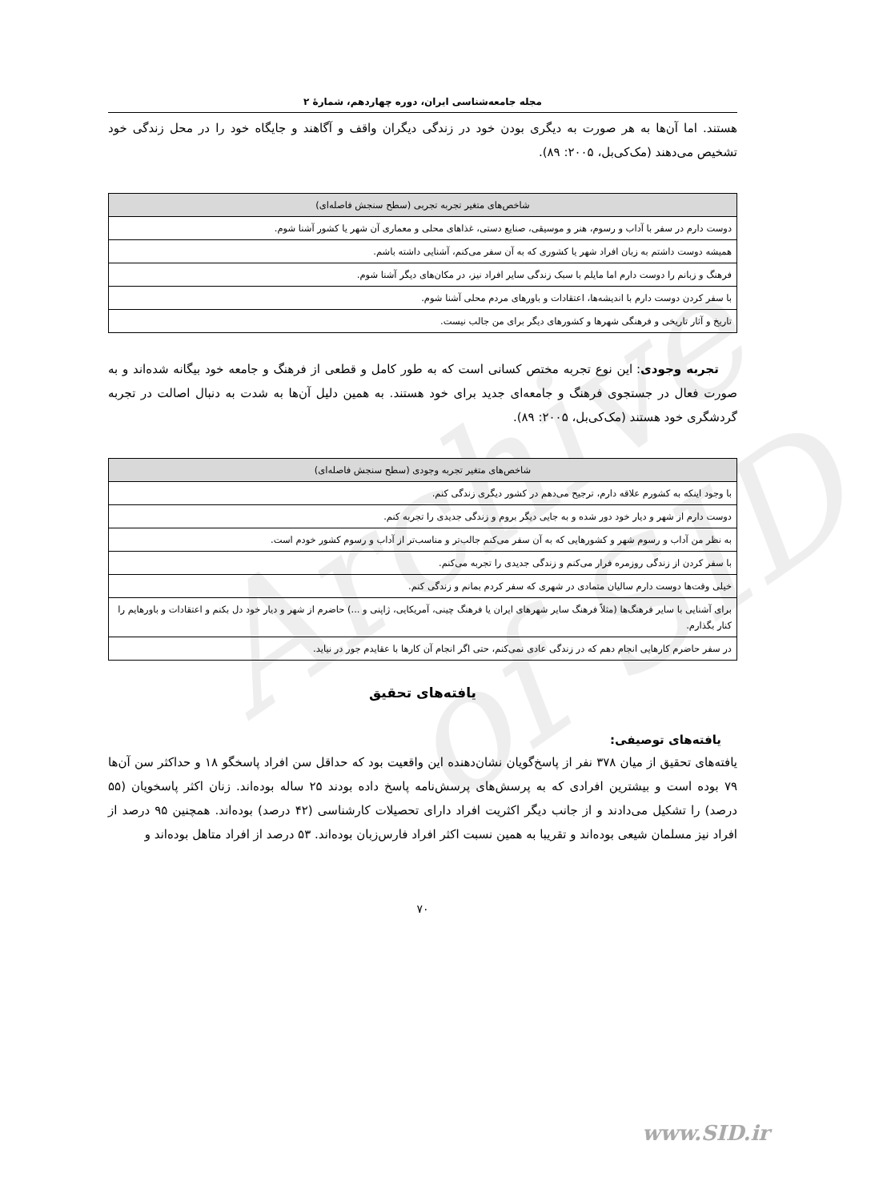Archive of SID
مجله جامعه‌شناسی ایران، دوره چهاردهم، شمارۀ ۲
هستند. اما آن‌ها به هر صورت به دیگری بودن خود در زندگی دیگران واقف و آگاهند و جایگاه خود را در محل زندگی خود تشخیص می‌دهند (مک‌کی‌بل، ۲۰۰۵: ۸۹).
| شاخص‌های متغیر تجربه تجربی (سطح سنجش فاصله‌ای) |
| --- |
| دوست دارم در سفر با آداب و رسوم، هنر و موسیقی، صنایع دستی، غذاهای محلی و معماری آن شهر یا کشور آشنا شوم. |
| همیشه دوست داشتم به زبان افراد شهر یا کشوری که به آن سفر می‌کنم، آشنایی داشته باشم. |
| فرهنگ و زبانم را دوست دارم اما مایلم با سبک زندگی سایر افراد نیز، در مکان‌های دیگر آشنا شوم. |
| با سفر کردن دوست دارم با اندیشه‌ها، اعتقادات و باورهای مردم محلی آشنا شوم. |
| تاریخ و آثار تاریخی و فرهنگی شهرها و کشورهای دیگر برای من جالب نیست. |
تجربه وجودی: این نوع تجربه مختص کسانی است که به طور کامل و قطعی از فرهنگ و جامعه خود بیگانه شده‌اند و به صورت فعال در جستجوی فرهنگ و جامعه‌ای جدید برای خود هستند. به همین دلیل آن‌ها به شدت به دنبال اصالت در تجربه گردشگری خود هستند (مک‌کی‌بل، ۲۰۰۵: ۸۹).
| شاخص‌های متغیر تجربه وجودی (سطح سنجش فاصله‌ای) |
| --- |
| با وجود اینکه به کشورم علاقه دارم، ترجیح می‌دهم در کشور دیگری زندگی کنم. |
| دوست دارم از شهر و دیار خود دور شده و به جایی دیگر بروم و زندگی جدیدی را تجربه کنم. |
| به نظر من آداب و رسوم شهر و کشورهایی که به آن سفر می‌کنم جالب‌تر و مناسب‌تر از آداب و رسوم کشور خودم است. |
| با سفر کردن از زندگی روزمره فرار می‌کنم و زندگی جدیدی را تجربه می‌کنم. |
| خیلی وقت‌ها دوست دارم سالیان متمادی در شهری که سفر کردم بمانم و زندگی کنم. |
| برای آشنایی با سایر فرهنگ‌ها (مثلاً فرهنگ سایر شهرهای ایران یا فرهنگ چینی، آمریکایی، ژاپنی و ...) حاضرم از شهر و دیار خود دل بکنم و اعتقادات و باورهایم را کنار بگذارم. |
| در سفر حاضرم کارهایی انجام دهم که در زندگی عادی نمی‌کنم، حتی اگر انجام آن کارها با عقایدم جور در نیاید. |
یافته‌های تحقیق
یافته‌های توصیفی:
یافته‌های تحقیق از میان ۳۷۸ نفر از پاسخ‌گویان نشان‌دهنده این واقعیت بود که حداقل سن افراد پاسخگو ۱۸ و حداکثر سن آن‌ها ۷۹ بوده است و بیشترین افرادی که به پرسش‌های پرسش‌نامه پاسخ داده بودند ۲۵ ساله بوده‌اند. زنان اکثر پاسخویان (۵۵ درصد) را تشکیل می‌دادند و از جانب دیگر اکثریت افراد دارای تحصیلات کارشناسی (۴۲ درصد) بوده‌اند. همچنین ۹۵ درصد از افراد نیز مسلمان شیعی بوده‌اند و تقریبا به همین نسبت اکثر افراد فارس‌زبان بوده‌اند. ۵۳ درصد از افراد متاهل بوده‌اند و
۷۰
www.SID.ir